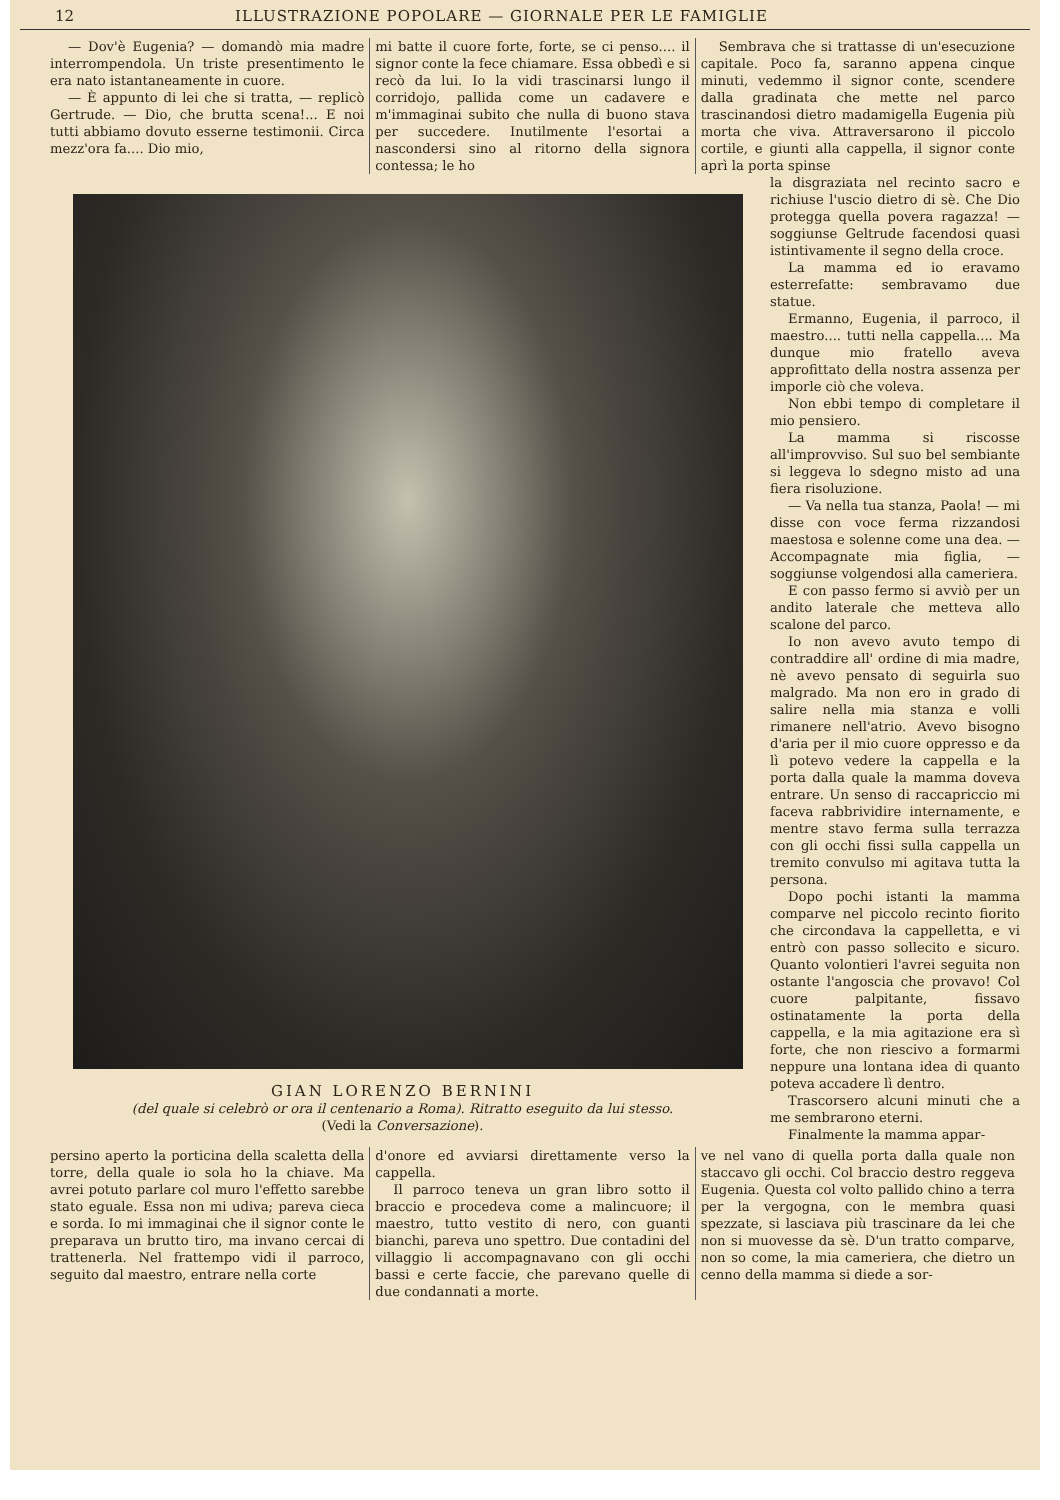12 ILLUSTRAZIONE POPOLARE — GIORNALE PER LE FAMIGLIE
— Dov'è Eugenia? — domandò mia madre interrompendola. Un triste presentimento le era nato istantaneamente in cuore.
— È appunto di lei che si tratta, — replicò Gertrude. — Dio, che brutta scena!... E noi tutti abbiamo dovuto esserne testimonii. Circa mezz'ora fa.... Dio mio,
mi batte il cuore forte, forte, se ci penso.... il signor conte la fece chiamare. Essa obbedì e si recò da lui. Io la vidi trascinarsi lungo il corridojo, pallida come un cadavere e m'immaginai subito che nulla di buono stava per succedere. Inutilmente l'esortai a nascondersi sino al ritorno della signora contessa; le ho
Sembrava che si trattasse di un'esecuzione capitale. Poco fa, saranno appena cinque minuti, vedemmo il signor conte, scendere dalla gradinata che mette nel parco trascinandosi dietro madamigella Eugenia più morta che viva. Attraversarono il piccolo cortile, e giunti alla cappella, il signor conte aprì la porta spinse
GIAN LORENZO BERNINI
(del quale si celebrò or ora il centenario a Roma). Ritratto eseguito da lui stesso.
(Vedi la Conversazione).
la disgraziata nel recinto sacro e richiuse l'uscio dietro di sè. Che Dio protegga quella povera ragazza! — soggiunse Geltrude facendosi quasi istintivamente il segno della croce.
La mamma ed io eravamo esterrefatte: sembravamo due statue.
Ermanno, Eugenia, il parroco, il maestro.... tutti nella cappella.... Ma dunque mio fratello aveva approfittato della nostra assenza per imporle ciò che voleva.
Non ebbi tempo di completare il mio pensiero.
La mamma si riscosse all'improvviso. Sul suo bel sembiante si leggeva lo sdegno misto ad una fiera risoluzione.
— Va nella tua stanza, Paola! — mi disse con voce ferma rizzandosi maestosa e solenne come una dea. — Accompagnate mia figlia, — soggiunse volgendosi alla cameriera.
E con passo fermo si avviò per un andito laterale che metteva allo scalone del parco.
Io non avevo avuto tempo di contraddire all' ordine di mia madre, nè avevo pensato di seguirla suo malgrado. Ma non ero in grado di salire nella mia stanza e volli rimanere nell'atrio. Avevo bisogno d'aria per il mio cuore oppresso e da lì potevo vedere la cappella e la porta dalla quale la mamma doveva entrare. Un senso di raccapriccio mi faceva rabbrividire internamente, e mentre stavo ferma sulla terrazza con gli occhi fissi sulla cappella un tremito convulso mi agitava tutta la persona.
Dopo pochi istanti la mamma comparve nel piccolo recinto fiorito che circondava la cappelletta, e vi entrò con passo sollecito e sicuro. Quanto volontieri l'avrei seguita non ostante l'angoscia che provavo! Col cuore palpitante, fissavo ostinatamente la porta della cappella, e la mia agitazione era sì forte, che non riescivo a formarmi neppure una lontana idea di quanto poteva accadere lì dentro.
Trascorsero alcuni minuti che a me sembrarono eterni.
Finalmente la mamma appar-
persino aperto la porticina della scaletta della torre, della quale io sola ho la chiave. Ma avrei potuto parlare col muro l'effetto sarebbe stato eguale. Essa non mi udiva; pareva cieca e sorda. Io mi immaginai che il signor conte le preparava un brutto tiro, ma invano cercai di trattenerla. Nel frattempo vidi il parroco, seguito dal maestro, entrare nella corte
d'onore ed avviarsi direttamente verso la cappella.
Il parroco teneva un gran libro sotto il braccio e procedeva come a malincuore; il maestro, tutto vestito di nero, con guanti bianchi, pareva uno spettro. Due contadini del villaggio li accompagnavano con gli occhi bassi e certe faccie, che parevano quelle di due condannati a morte.
ve nel vano di quella porta dalla quale non staccavo gli occhi. Col braccio destro reggeva Eugenia. Questa col volto pallido chino a terra per la vergogna, con le membra quasi spezzate, si lasciava più trascinare da lei che non si muovesse da sè. D'un tratto comparve, non so come, la mia cameriera, che dietro un cenno della mamma si diede a sor-